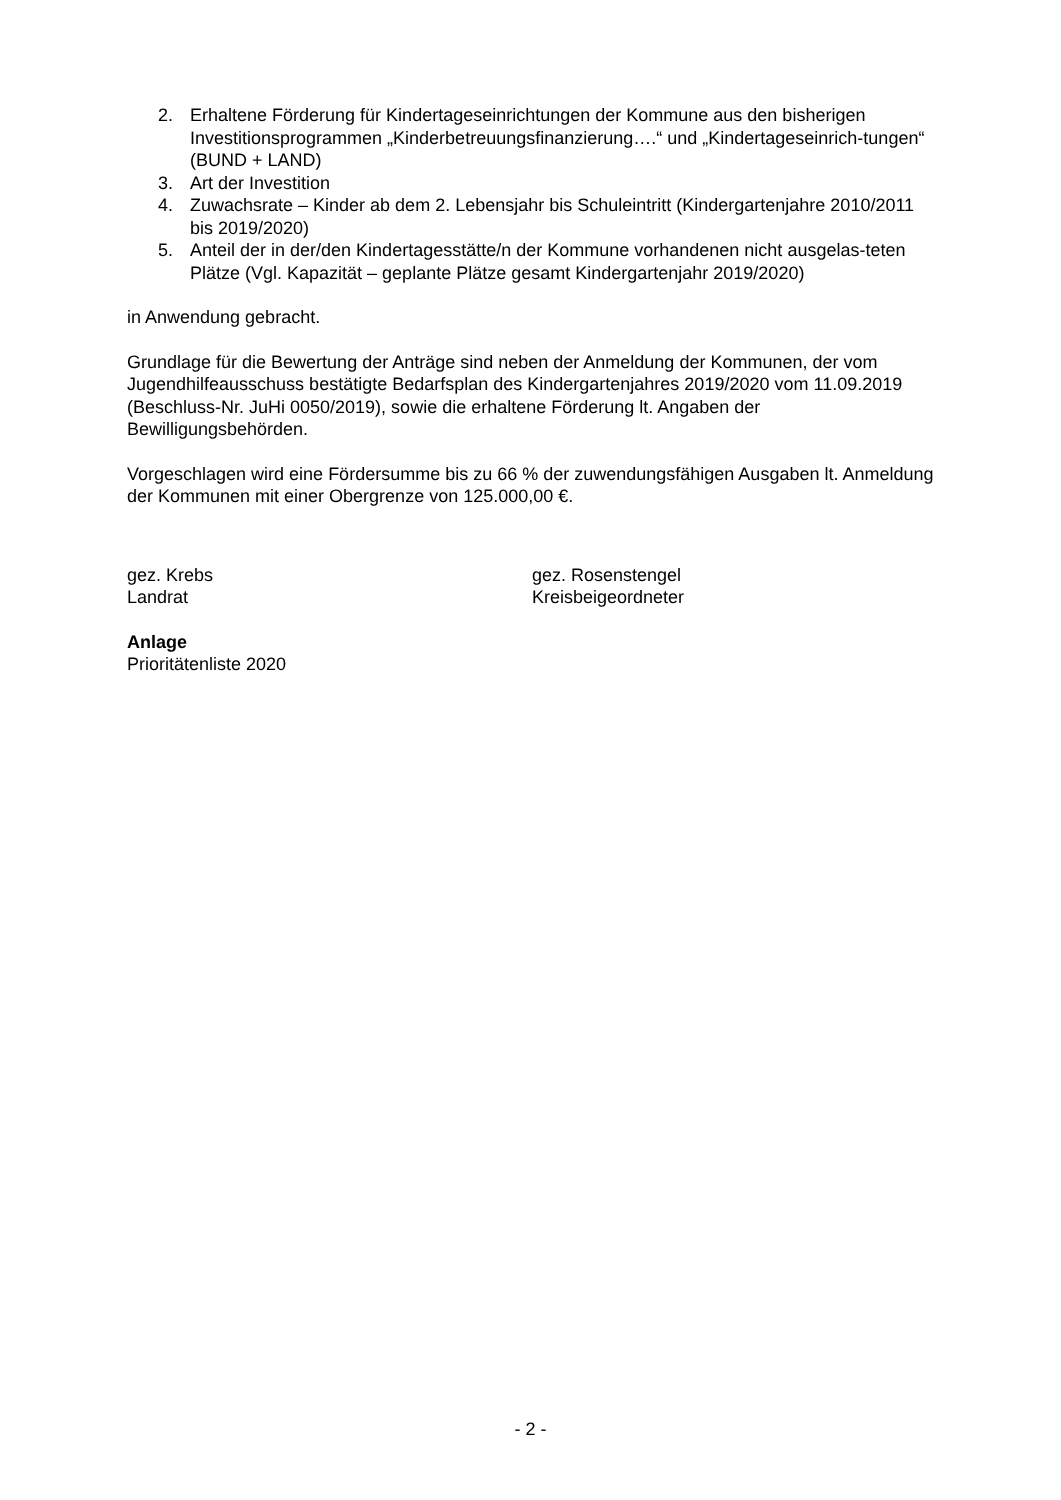2. Erhaltene Förderung für Kindertageseinrichtungen der Kommune aus den bisherigen Investitionsprogrammen „Kinderbetreuungsfinanzierung….“ und „Kindertageseinrich-tungen“ (BUND + LAND)
3. Art der Investition
4. Zuwachsrate – Kinder ab dem 2. Lebensjahr bis Schuleintritt (Kindergartenjahre 2010/2011 bis 2019/2020)
5. Anteil der in der/den Kindertagesstätte/n der Kommune vorhandenen nicht ausgelas-teten Plätze (Vgl. Kapazität – geplante Plätze gesamt Kindergartenjahr 2019/2020)
in Anwendung gebracht.
Grundlage für die Bewertung der Anträge sind neben der Anmeldung der Kommunen, der vom Jugendhilfeausschuss bestätigte Bedarfsplan des Kindergartenjahres 2019/2020 vom 11.09.2019 (Beschluss-Nr. JuHi 0050/2019), sowie die erhaltene Förderung lt. Angaben der Bewilligungsbehörden.
Vorgeschlagen wird eine Fördersumme bis zu 66 % der zuwendungsfähigen Ausgaben lt. Anmeldung der Kommunen mit einer Obergrenze von 125.000,00 €.
gez. Krebs
Landrat
gez. Rosenstengel
Kreisbeigeordneter
Anlage
Prioritätenliste 2020
- 2 -